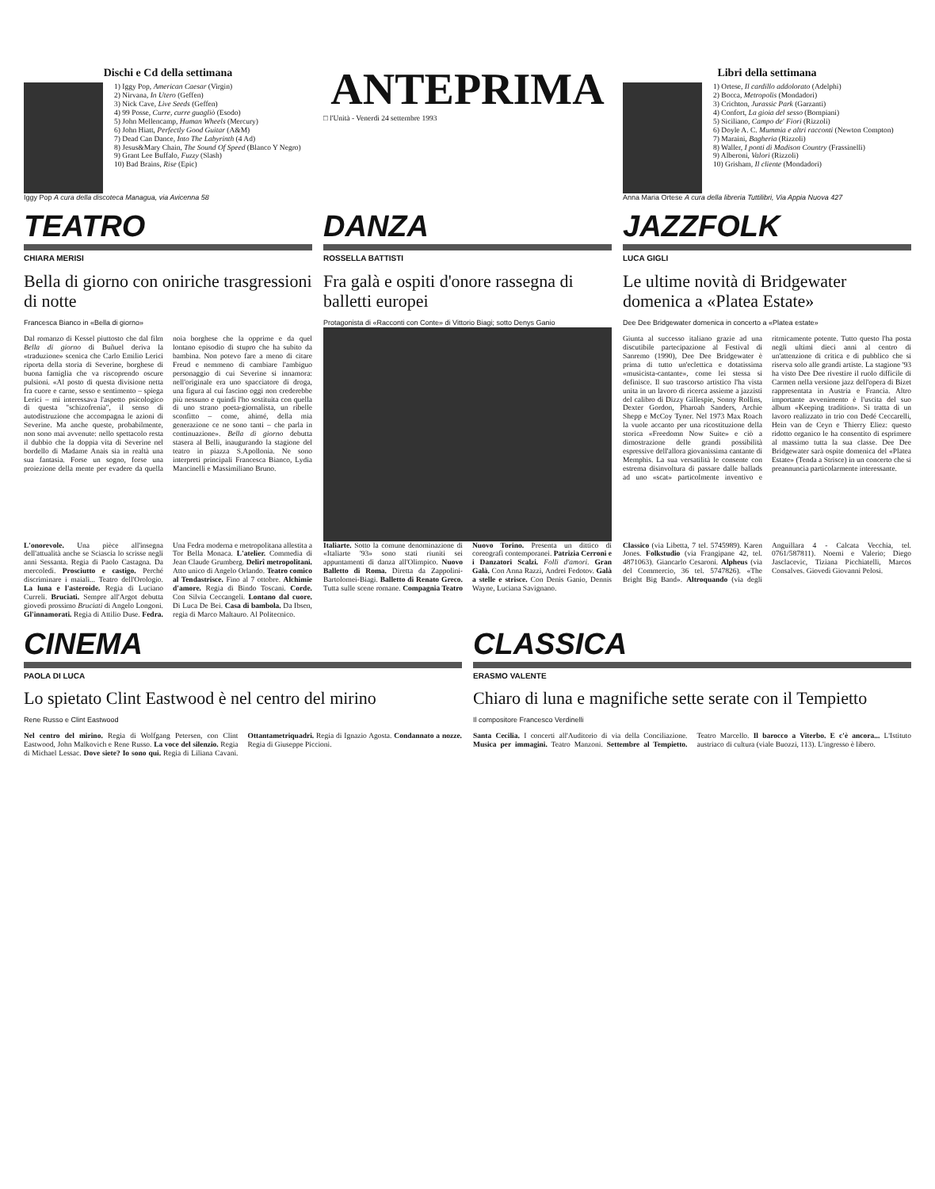Dischi e Cd della settimana
1) Iggy Pop, American Caesar (Virgin)
2) Nirvana, In Utero (Geffen)
3) Nick Cave, Live Seeds (Geffen)
4) 99 Posse, Curre, curre guagliò (Esodo)
5) John Mellencamp, Human Wheels (Mercury)
6) John Hiatt, Perfectly Good Guitar (A&M)
7) Dead Can Dance, Into The Labyrinth (4 Ad)
8) Jesus&Mary Chain, The Sound Of Speed (Blanco Y Negro)
9) Grant Lee Buffalo, Fuzzy (Slash)
10) Bad Brains, Rise (Epic)
Iggy Pop A cura della discoteca Managua, via Avicenna 58
ANTEPRIMA
□ l'Unità - Venerdì 24 settembre 1993
Libri della settimana
1) Ortese, Il cardillo addolorato (Adelphi)
2) Bocca, Metropolis (Mondadori)
3) Crichton, Jurassic Park (Garzanti)
4) Confort, La gioia del sesso (Bompiani)
5) Siciliano, Campo de' Fiori (Rizzoli)
6) Doyle A. C. Mummia e altri racconti (Newton Compton)
7) Maraini, Bagheria (Rizzoli)
8) Waller, I ponti di Madison Country (Frassinelli)
9) Alberoni, Valori (Rizzoli)
10) Grisham, Il cliente (Mondadori)
Anna Maria Ortese A cura della libreria Tuttilibri, Via Appia Nuova 427
TEATRO
CHIARA MERISI
Bella di giorno con oniriche trasgressioni di notte
Francesca Bianco in «Bella di giorno»
Dal romanzo di Kessel piuttosto che dal film Bella di giorno di Buñuel deriva la «traduzione» scenica che Carlo Emilio Lerici riporta della storia di Severine, borghese di buona famiglia che va riscoprendo oscure pulsioni. «Al posto di questa divisione netta fra cuore e carne, sesso e sentimento – spiega Lerici – mi interessava l'aspetto psicologico di questa "schizofrenia", il senso di autodistruzione che accompagna le azioni di Severine. Ma anche queste, probabilmente, non sono mai avvenute: nello spettacolo resta il dubbio che la doppia vita di Severine nel bordello di Madame Anais sia in realtà una sua fantasia. Forse un sogno, forse una proiezione della mente per evadere da quella noia borghese che la opprime e da quel lontano episodio di stupro che ha subito da bambina. Non potevo fare a meno di citare Freud e nemmeno di cambiare l'ambiguo personaggio di cui Severine si innamora: nell'originale era uno spacciatore di droga, una figura al cui fascino oggi non crederebbe più nessuno e quindi l'ho sostituita con quella di uno strano poeta-giornalista, un ribelle sconfitto – come, ahimé, della mia generazione ce ne sono tanti – che parla in continuazione». Bella di giorno debutta stasera al Belli, inaugurando la stagione del teatro in piazza S.Apollonia. Ne sono interpreti principali Francesca Bianco, Lydia Mancinelli e Massimiliano Bruno.
DANZA
ROSSELLA BATTISTI
Fra galà e ospiti d'onore rassegna di balletti europei
Protagonista di «Racconti con Conte» di Vittorio Biagi; sotto Denys Ganio
JAZZFOLK
LUCA GIGLI
Le ultime novità di Bridgewater domenica a «Platea Estate»
Dee Dee Bridgewater domenica in concerto a «Platea estate»
Giunta al successo italiano grazie ad una discutibile partecipazione al Festival di Sanremo (1990), Dee Dee Bridgewater è prima di tutto un'eclettica e dotatissima «musicista-cantante», come lei stessa si definisce. Il suo trascorso artistico l'ha vista unita in un lavoro di ricerca assieme a jazzisti del calibro di Dizzy Gillespie, Sonny Rollins, Dexter Gordon, Pharoah Sanders, Archie Shepp e McCoy Tyner. Nel 1973 Max Roach la vuole accanto per una ricostituzione della storica «Freedomn Now Suite» e ciò a dimostrazione delle grandi possibilità espressive dell'allora giovanissima cantante di Memphis. La sua versatilità le consente con estrema disinvoltura di passare dalle ballads ad uno «scat» particolmente inventivo e ritmicamente potente. Tutto questo l'ha posta negli ultimi dieci anni al centro di un'attenzione di critica e di pubblico che si riserva solo alle grandi artiste. La stagione '93 ha visto Dee Dee rivestire il ruolo difficile di Carmen nella versione jazz dell'opera di Bizet rappresentata in Austria e Francia. Altro importante avvenimento è l'uscita del suo album «Keeping tradition». Si tratta di un lavoro realizzato in trio con Dedé Ceccarelli, Hein van de Ceyn e Thierry Eliez: questo ridotto organico le ha consentito di esprimere al massimo tutta la sua classe. Dee Dee Bridgewater sarà ospite domenica del «Platea Estate» (Tenda a Strisce) in un concerto che si preannuncia particolarmente interessante.
L'onorevole. Una pièce all'insegna dell'attualità anche se Sciascia lo scrisse negli anni Sessanta. Regia di Paolo Castagna. Da mercoledì. Prosciutto e castigo. Perché discriminare i maiali... Teatro dell'Orologio. La luna e l'asteroide. Regia di Luciano Curreli. Bruciati. Sempre all'Argot debutta giovedì prossimo Bruciati di Angelo Longoni. Gl'innamorati. Regia di Attilio Duse. Fedra. Una Fedra moderna e metropolitana allestita a Tor Bella Monaca. L'atelier. Commedia di Jean Claude Grumberg. Delirî metropolitani. Atto unico di Angelo Orlando. Teatro comico al Tendastrisce. Fino al 7 ottobre. Alchimie d'amore. Regia di Bindo Toscani. Corde. Con Silvia Ceccangeli. Lontano dal cuore. Di Luca De Bei. Casa di bambola. Da Ibsen, regia di Marco Maltauro. Al Politecnico.
Italiarte. Sotto la comune denominazione di «Italiarte '93» sono stati riuniti sei appuntamenti di danza all'Olimpico. Nuovo Balletto di Roma. Diretta da Zappolini-Bartolomei-Biagi. Balletto di Renato Greco. Tutta sulle scene romane. Compagnia Teatro Nuovo Torino. Presenta un dittico di coreografi contemporanei. Patrizia Cerroni e i Danzatori Scalzi. Folli d'amori. Gran Galà. Con Anna Razzi, Andrei Fedotov. Galà a stelle e strisce. Con Denis Ganio, Dennis Wayne, Luciana Savignano.
Classico (via Libetta, 7 tel. 5745989). Karen Jones. Folkstudio (via Frangipane 42, tel. 4871063). Giancarlo Cesaroni. Alpheus (via del Commercio, 36 tel. 5747826). «The Bright Big Band». Altroquando (via degli Anguillara 4 - Calcata Vecchia, tel. 0761/587811). Noemi e Valerio; Diego Jasclacevic, Tiziana Picchiatelli, Marcos Consalves. Giovedì Giovanni Pelosi.
CINEMA
PAOLA DI LUCA
Lo spietato Clint Eastwood è nel centro del mirino
Rene Russo e Clint Eastwood
Nel centro del mirino. Regia di Wolfgang Petersen, con Clint Eastwood, John Malkovich e Rene Russo. La voce del silenzio. Regia di Michael Lessac. Dove siete? Io sono qui. Regia di Liliana Cavani. Ottantametriquadri. Regia di Ignazio Agosta. Condannato a nozze. Regia di Giuseppe Piccioni.
CLASSICA
ERASMO VALENTE
Chiaro di luna e magnifiche sette serate con il Tempietto
Il compositore Francesco Verdinelli
Santa Cecilia. I concerti all'Auditorio di via della Conciliazione. Musica per immagini. Teatro Manzoni. Settembre al Tempietto. Teatro Marcello. Il barocco a Viterbo. E c'è ancora... L'Istituto austriaco di cultura (viale Buozzi, 113). L'ingresso è libero.